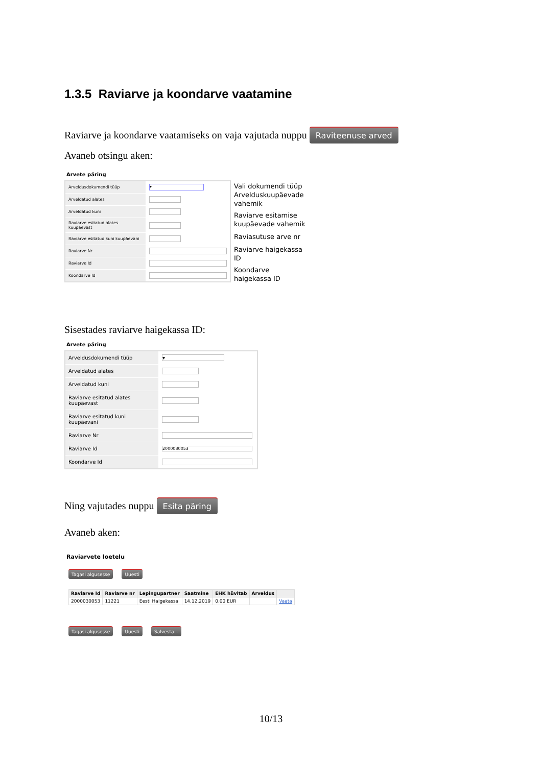1.3.5 Raviarve ja koondarve vaatamine
Raviarve ja koondarve vaatamiseks on vaja vajutada nuppu Raviteenuse arved
Avaneb otsingu aken:
Arvete päring
| Arveldusdokumendi tüüp | ▾ |
| Arveldatud alates | |
| Arveldatud kuni | |
| Raviarve esitatud alates kuupäevast | |
| Raviarve esitatud kuni kuupäevani | |
| Raviarve Nr | |
| Raviarve Id | |
| Koondarve Id | |
Vali dokumendi tüüp
Arvelduskuupäevade vahemik
Raviarve esitamise kuupäevade vahemik
Raviasutuse arve nr
Raviarve haigekassa ID
Koondarve haigekassa ID
Sisestades raviarve haigekassa ID:
Arvete päring
| Arveldusdokumendi tüüp | ▾ |
| Arveldatud alates | |
| Arveldatud kuni | |
| Raviarve esitatud alates kuupäevast | |
| Raviarve esitatud kuni kuupäevani | |
| Raviarve Nr | |
| Raviarve Id | 2000030053 |
| Koondarve Id | |
Ning vajutades nuppu Esita päring
Avaneb aken:
Raviarvete loetelu
Tagasi algusesse Uuesti
| Raviarve Id | Raviarve nr | Lepingupartner | Saatmine | EHK hüvitab | Arveldus | |
| --- | --- | --- | --- | --- | --- | --- |
| 2000030053 | 11221 | Eesti Haigekassa | 14.12.2019 | 0.00 EUR | | Vaata |
Tagasi algusesse Uuesti Salvesta...
10/13